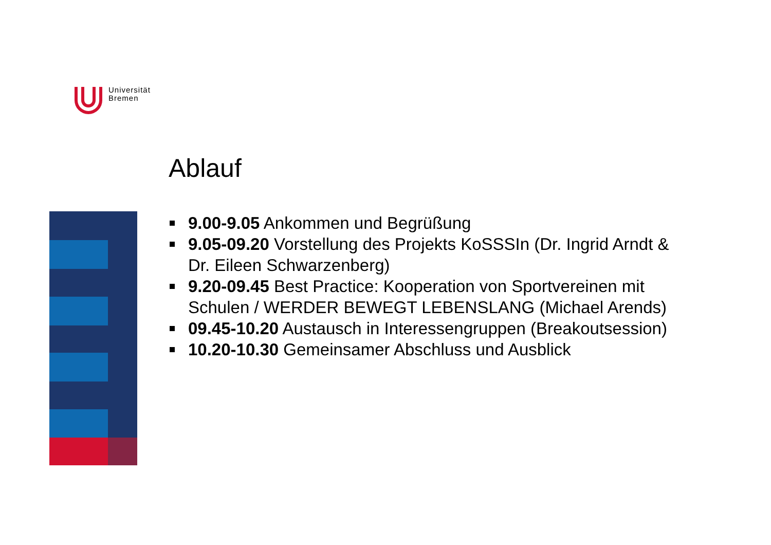Universität
Bremen
Ablauf
9.00-9.05 Ankommen und Begrüßung
9.05-09.20 Vorstellung des Projekts KoSSSIn (Dr. Ingrid Arndt & Dr. Eileen Schwarzenberg)
9.20-09.45 Best Practice: Kooperation von Sportvereinen mit Schulen / WERDER BEWEGT LEBENSLANG (Michael Arends)
09.45-10.20 Austausch in Interessengruppen (Breakoutsession)
10.20-10.30 Gemeinsamer Abschluss und Ausblick